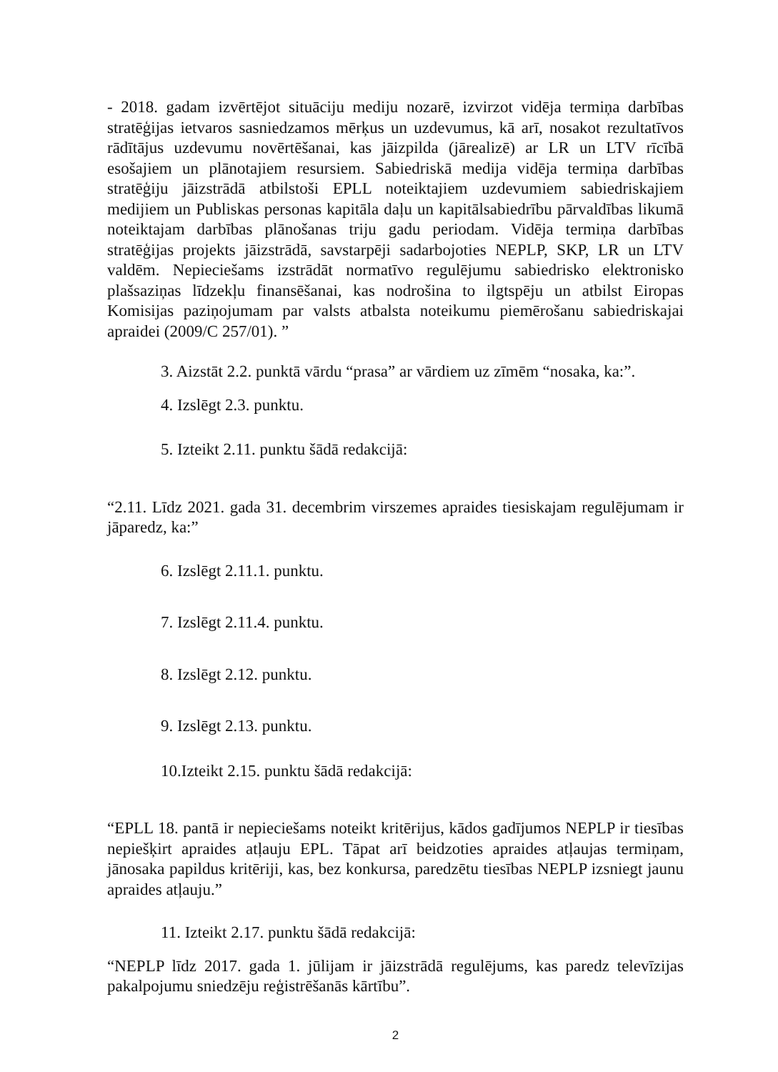- 2018. gadam izvērtējot situāciju mediju nozarē, izvirzot vidēja termiņa darbības stratēģijas ietvaros sasniedzamos mērķus un uzdevumus, kā arī, nosakot rezultatīvos rādītājus uzdevumu novērtēšanai, kas jāizpilda (jārealizē) ar LR un LTV rīcībā esošajiem un plānotajiem resursiem. Sabiedriskā medija vidēja termiņa darbības stratēģiju jāizstrādā atbilstoši EPLL noteiktajiem uzdevumiem sabiedriskajiem medijiem un Publiskas personas kapitāla daļu un kapitālsabiedrību pārvaldības likumā noteiktajam darbības plānošanas triju gadu periodam. Vidēja termiņa darbības stratēģijas projekts jāizstrādā, savstarpēji sadarbojoties NEPLP, SKP, LR un LTV valdēm. Nepieciešams izstrādāt normatīvo regulējumu sabiedrisko elektronisko plašsaziņas līdzekļu finansēšanai, kas nodrošina to ilgtspēju un atbilst Eiropas Komisijas paziņojumam par valsts atbalsta noteikumu piemērošanu sabiedriskajai apraidei (2009/C 257/01). ”
3. Aizstāt 2.2. punktā vārdu “prasa” ar vārdiem uz zīmēm “nosaka, ka:”.
4. Izslēgt 2.3. punktu.
5. Izteikt 2.11. punktu šādā redakcijā:
“2.11. Līdz 2021. gada 31. decembrim virszemes apraides tiesiskajam regulējumam ir jāparedz, ka:”
6. Izslēgt 2.11.1. punktu.
7. Izslēgt 2.11.4. punktu.
8. Izslēgt 2.12. punktu.
9. Izslēgt 2.13. punktu.
10.Izteikt 2.15. punktu šādā redakcijā:
“EPLL 18. pantā ir nepieciešams noteikt kritērijus, kādos gadījumos NEPLP ir tiesības nepiešķirt apraides atļauju EPL. Tāpat arī beidzoties apraides atļaujas termiņam, jānosaka papildus kritēriji, kas, bez konkursa, paredzētu tiesības NEPLP izsniegt jaunu apraides atļauju.”
11. Izteikt 2.17. punktu šādā redakcijā:
“NEPLP līdz 2017. gada 1. jūlijam ir jāizstrādā regulējums, kas paredz televīzijas pakalpojumu sniedzēju reģistrēšanās kārtību”.
2